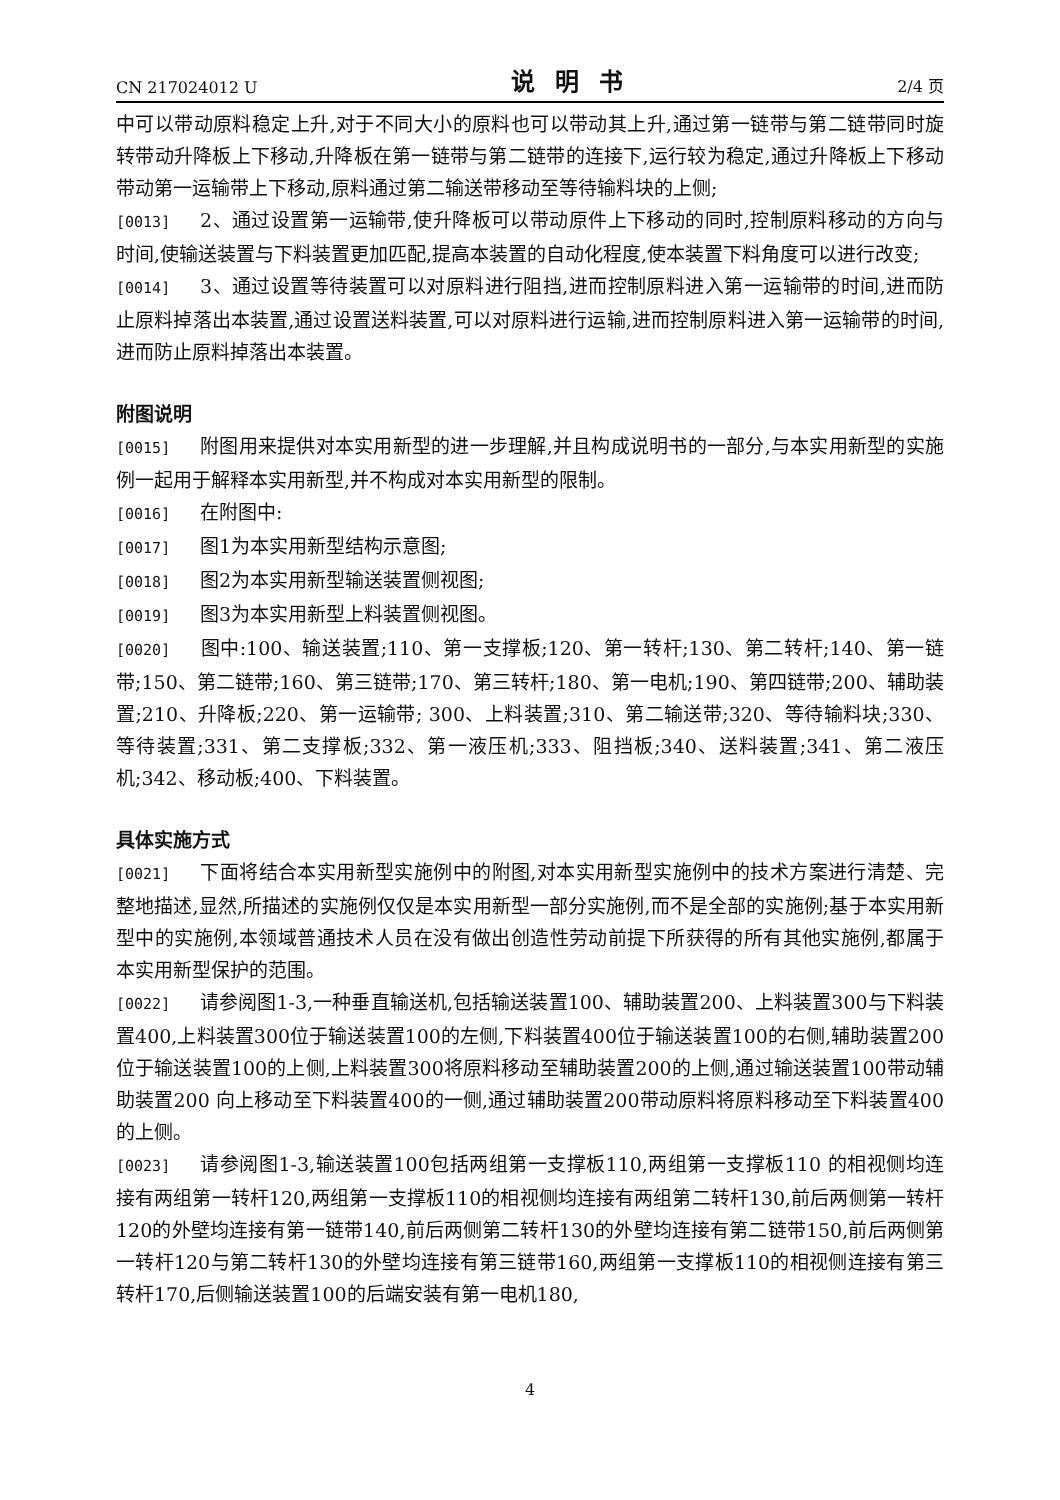CN 217024012 U 说明书 2/4 页
中可以带动原料稳定上升,对于不同大小的原料也可以带动其上升,通过第一链带与第二链带同时旋转带动升降板上下移动,升降板在第一链带与第二链带的连接下,运行较为稳定,通过升降板上下移动带动第一运输带上下移动,原料通过第二输送带移动至等待输料块的上侧;
[0013] 2、通过设置第一运输带,使升降板可以带动原件上下移动的同时,控制原料移动的方向与时间,使输送装置与下料装置更加匹配,提高本装置的自动化程度,使本装置下料角度可以进行改变;
[0014] 3、通过设置等待装置可以对原料进行阻挡,进而控制原料进入第一运输带的时间,进而防止原料掉落出本装置,通过设置送料装置,可以对原料进行运输,进而控制原料进入第一运输带的时间,进而防止原料掉落出本装置。
附图说明
[0015] 附图用来提供对本实用新型的进一步理解,并且构成说明书的一部分,与本实用新型的实施例一起用于解释本实用新型,并不构成对本实用新型的限制。
[0016] 在附图中:
[0017] 图1为本实用新型结构示意图;
[0018] 图2为本实用新型输送装置侧视图;
[0019] 图3为本实用新型上料装置侧视图。
[0020] 图中:100、输送装置;110、第一支撑板;120、第一转杆;130、第二转杆;140、第一链带;150、第二链带;160、第三链带;170、第三转杆;180、第一电机;190、第四链带;200、辅助装置;210、升降板;220、第一运输带; 300、上料装置;310、第二输送带;320、等待输料块;330、等待装置;331、第二支撑板;332、第一液压机;333、阻挡板;340、送料装置;341、第二液压机;342、移动板;400、下料装置。
具体实施方式
[0021] 下面将结合本实用新型实施例中的附图,对本实用新型实施例中的技术方案进行清楚、完整地描述,显然,所描述的实施例仅仅是本实用新型一部分实施例,而不是全部的实施例;基于本实用新型中的实施例,本领域普通技术人员在没有做出创造性劳动前提下所获得的所有其他实施例,都属于本实用新型保护的范围。
[0022] 请参阅图1-3,一种垂直输送机,包括输送装置100、辅助装置200、上料装置300与下料装置400,上料装置300位于输送装置100的左侧,下料装置400位于输送装置100的右侧,辅助装置200位于输送装置100的上侧,上料装置300将原料移动至辅助装置200的上侧,通过输送装置100带动辅助装置200 向上移动至下料装置400的一侧,通过辅助装置200带动原料将原料移动至下料装置400的上侧。
[0023] 请参阅图1-3,输送装置100包括两组第一支撑板110,两组第一支撑板110 的相视侧均连接有两组第一转杆120,两组第一支撑板110的相视侧均连接有两组第二转杆130,前后两侧第一转杆120的外壁均连接有第一链带140,前后两侧第二转杆130的外壁均连接有第二链带150,前后两侧第一转杆120与第二转杆130的外壁均连接有第三链带160,两组第一支撑板110的相视侧连接有第三转杆170,后侧输送装置100的后端安装有第一电机180,
4